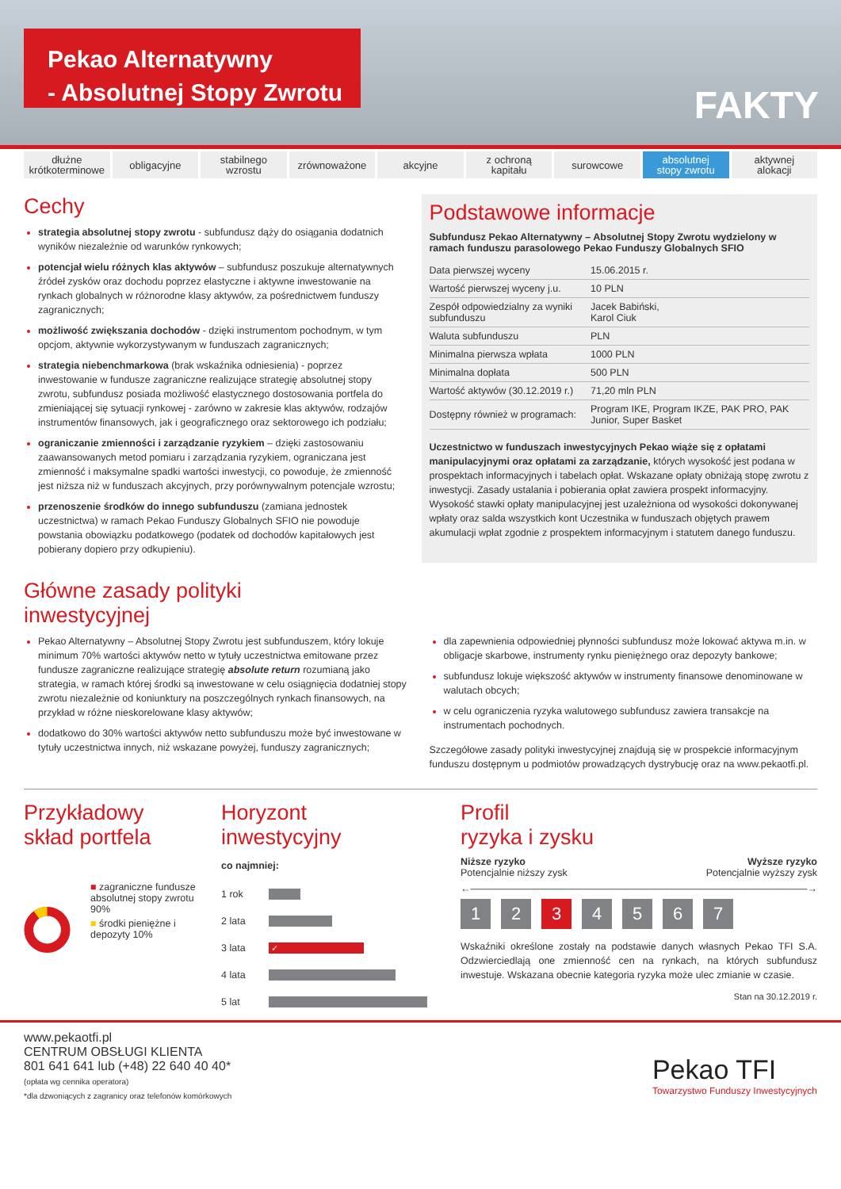Pekao Alternatywny
- Absolutnej Stopy Zwrotu
FAKTY
dłużne
krótkoterminowe
obligacyjne stabilnego
wzrostu
zrównoważone akcyjne z ochroną
kapitału
surowcowe absolutnej
stopy zwrotu
aktywnej
alokacji
Cechy
strategia absolutnej stopy zwrotu - subfundusz dąży do osiągania dodatnich wyników niezależnie od warunków rynkowych;
potencjał wielu różnych klas aktywów – subfundusz poszukuje alternatywnych źródeł zysków oraz dochodu poprzez elastyczne i aktywne inwestowanie na rynkach globalnych w różnorodne klasy aktywów, za pośrednictwem funduszy zagranicznych;
możliwość zwiększania dochodów - dzięki instrumentom pochodnym, w tym opcjom, aktywnie wykorzystywanym w funduszach zagranicznych;
strategia niebenchmarkowa (brak wskaźnika odniesienia) - poprzez inwestowanie w fundusze zagraniczne realizujące strategię absolutnej stopy zwrotu, subfundusz posiada możliwość elastycznego dostosowania portfela do zmieniającej się sytuacji rynkowej - zarówno w zakresie klas aktywów, rodzajów instrumentów finansowych, jak i geograficznego oraz sektorowego ich podziału;
ograniczanie zmienności i zarządzanie ryzykiem – dzięki zastosowaniu zaawansowanych metod pomiaru i zarządzania ryzykiem, ograniczana jest zmienność i maksymalne spadki wartości inwestycji, co powoduje, że zmienność jest niższa niż w funduszach akcyjnych, przy porównywalnym potencjale wzrostu;
przenoszenie środków do innego subfunduszu (zamiana jednostek uczestnictwa) w ramach Pekao Funduszy Globalnych SFIO nie powoduje powstania obowiązku podatkowego (podatek od dochodów kapitałowych jest pobierany dopiero przy odkupieniu).
Podstawowe informacje
Subfundusz Pekao Alternatywny – Absolutnej Stopy Zwrotu wydzielony w ramach funduszu parasolowego Pekao Funduszy Globalnych SFIO
| Data pierwszej wyceny | 15.06.2015 r. |
| Wartość pierwszej wyceny j.u. | 10 PLN |
| Zespół odpowiedzialny za wyniki subfunduszu | Jacek Babiński, Karol Ciuk |
| Waluta subfunduszu | PLN |
| Minimalna pierwsza wpłata | 1000 PLN |
| Minimalna dopłata | 500 PLN |
| Wartość aktywów (30.12.2019 r.) | 71,20 mln PLN |
| Dostępny również w programach: | Program IKE, Program IKZE, PAK PRO, PAK Junior, Super Basket |
Uczestnictwo w funduszach inwestycyjnych Pekao wiąże się z opłatami manipulacyjnymi oraz opłatami za zarządzanie, których wysokość jest podana w prospektach informacyjnych i tabelach opłat. Wskazane opłaty obniżają stopę zwrotu z inwestycji. Zasady ustalania i pobierania opłat zawiera prospekt informacyjny. Wysokość stawki opłaty manipulacyjnej jest uzależniona od wysokości dokonywanej wpłaty oraz salda wszystkich kont Uczestnika w funduszach objętych prawem akumulacji wpłat zgodnie z prospektem informacyjnym i statutem danego funduszu.
Główne zasady polityki
inwestycyjnej
Pekao Alternatywny – Absolutnej Stopy Zwrotu jest subfunduszem, który lokuje minimum 70% wartości aktywów netto w tytuły uczestnictwa emitowane przez fundusze zagraniczne realizujące strategię absolute return rozumianą jako strategia, w ramach której środki są inwestowane w celu osiągnięcia dodatniej stopy zwrotu niezależnie od koniunktury na poszczególnych rynkach finansowych, na przykład w różne nieskorelowane klasy aktywów;
dodatkowo do 30% wartości aktywów netto subfunduszu może być inwestowane w tytuły uczestnictwa innych, niż wskazane powyżej, funduszy zagranicznych;
dla zapewnienia odpowiedniej płynności subfundusz może lokować aktywa m.in. w obligacje skarbowe, instrumenty rynku pieniężnego oraz depozyty bankowe;
subfundusz lokuje większość aktywów w instrumenty finansowe denominowane w walutach obcych;
w celu ograniczenia ryzyka walutowego subfundusz zawiera transakcje na instrumentach pochodnych.
Szczegółowe zasady polityki inwestycyjnej znajdują się w prospekcie informacyjnym funduszu dostępnym u podmiotów prowadzących dystrybucję oraz na www.pekaotfi.pl.
Przykładowy
skład portfela
■ zagraniczne fundusze absolutnej stopy zwrotu 90%
■ środki pieniężne i depozyty 10%
Horyzont
inwestycyjny
co najmniej:
| 1 rok | |
| 2 lata | |
| 3 lata | ✓ |
| 4 lata | |
| 5 lat | |
Profil
ryzyka i zysku
Niższe ryzyko
Potencjalnie niższy zysk Wyższe ryzyko
Potencjalnie wyższy zysk
←――――――――――――――――――――――――――――――――――→
1234567
Wskaźniki określone zostały na podstawie danych własnych Pekao TFI S.A. Odzwierciedlają one zmienność cen na rynkach, na których subfundusz inwestuje. Wskazana obecnie kategoria ryzyka może ulec zmianie w czasie.
Stan na 30.12.2019 r.
www.pekaotfi.pl
CENTRUM OBSŁUGI KLIENTA
801 641 641 lub (+48) 22 640 40 40*
(opłata wg cennika operatora)
*dla dzwoniących z zagranicy oraz telefonów komórkowych
Pekao TFI
Towarzystwo Funduszy Inwestycyjnych